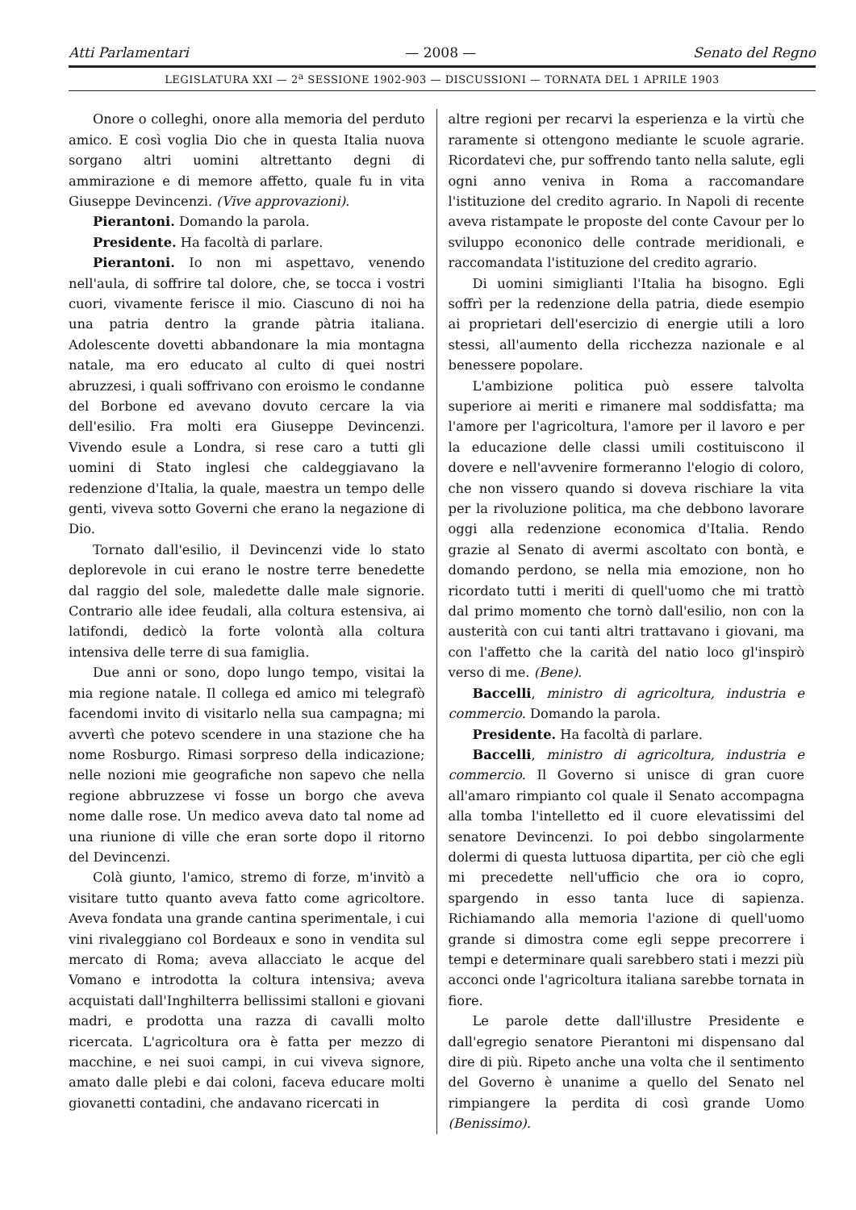Atti Parlamentari — 2008 — Senato del Regno
LEGISLATURA XXI — 2<sup>a</sup> SESSIONE 1902-903 — DISCUSSIONI — TORNATA DEL 1 APRILE 1903
Onore o colleghi, onore alla memoria del perduto amico. E così voglia Dio che in questa Italia nuova sorgano altri uomini altrettanto degni di ammirazione e di memore affetto, quale fu in vita Giuseppe Devincenzi. (Vive approvazioni).
Pierantoni. Domando la parola.
Presidente. Ha facoltà di parlare.
Pierantoni. Io non mi aspettavo, venendo nell'aula, di soffrire tal dolore, che, se tocca i vostri cuori, vivamente ferisce il mio. Ciascuno di noi ha una patria dentro la grande pàtria italiana. Adolescente dovetti abbandonare la mia montagna natale, ma ero educato al culto di quei nostri abruzzesi, i quali soffrivano con eroismo le condanne del Borbone ed avevano dovuto cercare la via dell'esilio. Fra molti era Giuseppe Devincenzi. Vivendo esule a Londra, si rese caro a tutti gli uomini di Stato inglesi che caldeggiavano la redenzione d'Italia, la quale, maestra un tempo delle genti, viveva sotto Governi che erano la negazione di Dio.
Tornato dall'esilio, il Devincenzi vide lo stato deplorevole in cui erano le nostre terre benedette dal raggio del sole, maledette dalle male signorie. Contrario alle idee feudali, alla coltura estensiva, ai latifondi, dedicò la forte volontà alla coltura intensiva delle terre di sua famiglia.
Due anni or sono, dopo lungo tempo, visitai la mia regione natale. Il collega ed amico mi telegrafò facendomi invito di visitarlo nella sua campagna; mi avvertì che potevo scendere in una stazione che ha nome Rosburgo. Rimasi sorpreso della indicazione; nelle nozioni mie geografiche non sapevo che nella regione abbruzzese vi fosse un borgo che aveva nome dalle rose. Un medico aveva dato tal nome ad una riunione di ville che eran sorte dopo il ritorno del Devincenzi.
Colà giunto, l'amico, stremo di forze, m'invitò a visitare tutto quanto aveva fatto come agricoltore. Aveva fondata una grande cantina sperimentale, i cui vini rivaleggiano col Bordeaux e sono in vendita sul mercato di Roma; aveva allacciato le acque del Vomano e introdotta la coltura intensiva; aveva acquistati dall'Inghilterra bellissimi stalloni e giovani madri, e prodotta una razza di cavalli molto ricercata. L'agricoltura ora è fatta per mezzo di macchine, e nei suoi campi, in cui viveva signore, amato dalle plebi e dai coloni, faceva educare molti giovanetti contadini, che andavano ricercati in
altre regioni per recarvi la esperienza e la virtù che raramente si ottengono mediante le scuole agrarie. Ricordatevi che, pur soffrendo tanto nella salute, egli ogni anno veniva in Roma a raccomandare l'istituzione del credito agrario. In Napoli di recente aveva ristampate le proposte del conte Cavour per lo sviluppo econonico delle contrade meridionali, e raccomandata l'istituzione del credito agrario.
Di uomini simiglianti l'Italia ha bisogno. Egli soffrì per la redenzione della patria, diede esempio ai proprietari dell'esercizio di energie utili a loro stessi, all'aumento della ricchezza nazionale e al benessere popolare.
L'ambizione politica può essere talvolta superiore ai meriti e rimanere mal soddisfatta; ma l'amore per l'agricoltura, l'amore per il lavoro e per la educazione delle classi umili costituiscono il dovere e nell'avvenire formeranno l'elogio di coloro, che non vissero quando si doveva rischiare la vita per la rivoluzione politica, ma che debbono lavorare oggi alla redenzione economica d'Italia. Rendo grazie al Senato di avermi ascoltato con bontà, e domando perdono, se nella mia emozione, non ho ricordato tutti i meriti di quell'uomo che mi trattò dal primo momento che tornò dall'esilio, non con la austerità con cui tanti altri trattavano i giovani, ma con l'affetto che la carità del natio loco gl'inspirò verso di me. (Bene).
Baccelli, ministro di agricoltura, industria e commercio. Domando la parola.
Presidente. Ha facoltà di parlare.
Baccelli, ministro di agricoltura, industria e commercio. Il Governo si unisce di gran cuore all'amaro rimpianto col quale il Senato accompagna alla tomba l'intelletto ed il cuore elevatissimi del senatore Devincenzi. Io poi debbo singolarmente dolermi di questa luttuosa dipartita, per ciò che egli mi precedette nell'ufficio che ora io copro, spargendo in esso tanta luce di sapienza. Richiamando alla memoria l'azione di quell'uomo grande si dimostra come egli seppe precorrere i tempi e determinare quali sarebbero stati i mezzi più acconci onde l'agricoltura italiana sarebbe tornata in fiore.
Le parole dette dall'illustre Presidente e dall'egregio senatore Pierantoni mi dispensano dal dire di più. Ripeto anche una volta che il sentimento del Governo è unanime a quello del Senato nel rimpiangere la perdita di così grande Uomo (Benissimo).